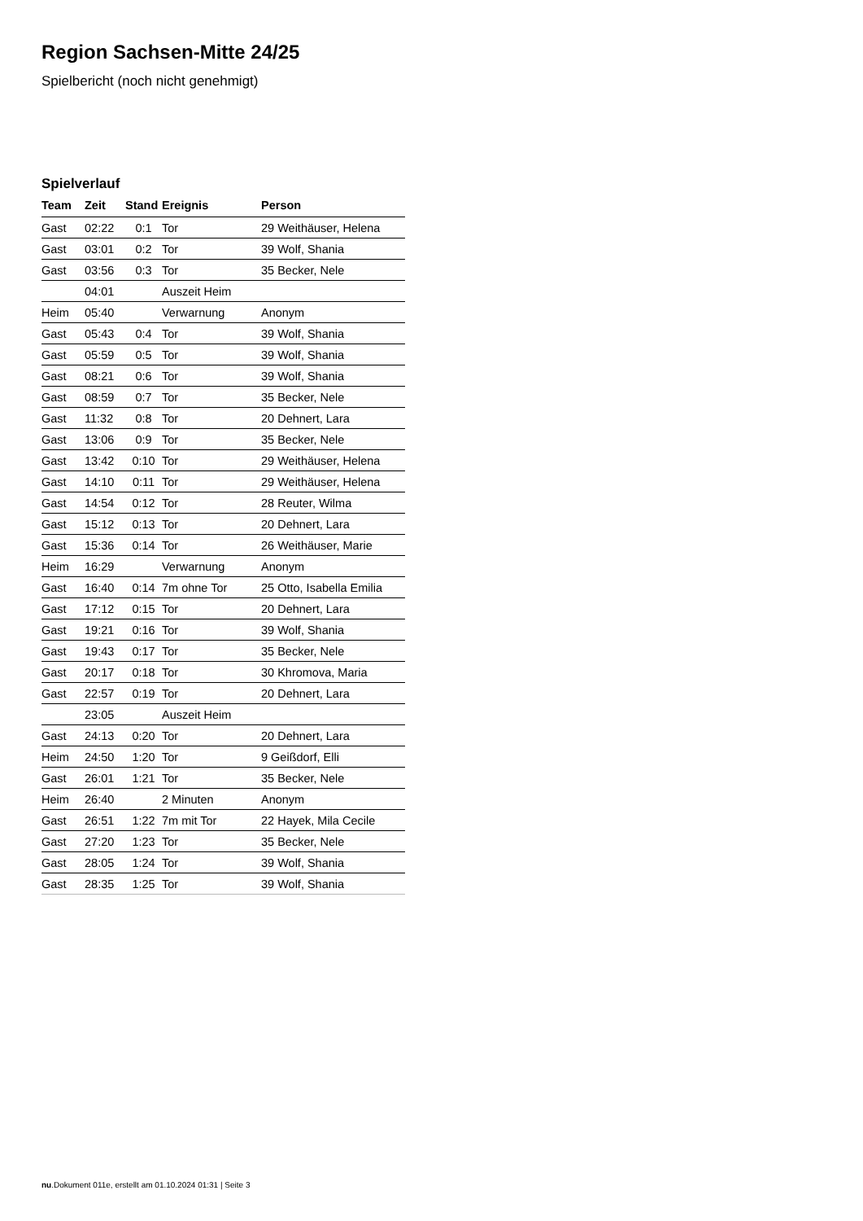Region Sachsen-Mitte 24/25
Spielbericht (noch nicht genehmigt)
Spielverlauf
| Team | Zeit | Stand | Ereignis | Person |
| --- | --- | --- | --- | --- |
| Gast | 02:22 | 0:1 | Tor | 29 Weithäuser, Helena |
| Gast | 03:01 | 0:2 | Tor | 39 Wolf, Shania |
| Gast | 03:56 | 0:3 | Tor | 35 Becker, Nele |
| | 04:01 | | Auszeit Heim | |
| Heim | 05:40 | | Verwarnung | Anonym |
| Gast | 05:43 | 0:4 | Tor | 39 Wolf, Shania |
| Gast | 05:59 | 0:5 | Tor | 39 Wolf, Shania |
| Gast | 08:21 | 0:6 | Tor | 39 Wolf, Shania |
| Gast | 08:59 | 0:7 | Tor | 35 Becker, Nele |
| Gast | 11:32 | 0:8 | Tor | 20 Dehnert, Lara |
| Gast | 13:06 | 0:9 | Tor | 35 Becker, Nele |
| Gast | 13:42 | 0:10 | Tor | 29 Weithäuser, Helena |
| Gast | 14:10 | 0:11 | Tor | 29 Weithäuser, Helena |
| Gast | 14:54 | 0:12 | Tor | 28 Reuter, Wilma |
| Gast | 15:12 | 0:13 | Tor | 20 Dehnert, Lara |
| Gast | 15:36 | 0:14 | Tor | 26 Weithäuser, Marie |
| Heim | 16:29 | | Verwarnung | Anonym |
| Gast | 16:40 | 0:14 | 7m ohne Tor | 25 Otto, Isabella Emilia |
| Gast | 17:12 | 0:15 | Tor | 20 Dehnert, Lara |
| Gast | 19:21 | 0:16 | Tor | 39 Wolf, Shania |
| Gast | 19:43 | 0:17 | Tor | 35 Becker, Nele |
| Gast | 20:17 | 0:18 | Tor | 30 Khromova, Maria |
| Gast | 22:57 | 0:19 | Tor | 20 Dehnert, Lara |
| | 23:05 | | Auszeit Heim | |
| Gast | 24:13 | 0:20 | Tor | 20 Dehnert, Lara |
| Heim | 24:50 | 1:20 | Tor | 9 Geißdorf, Elli |
| Gast | 26:01 | 1:21 | Tor | 35 Becker, Nele |
| Heim | 26:40 | | 2 Minuten | Anonym |
| Gast | 26:51 | 1:22 | 7m mit Tor | 22 Hayek, Mila Cecile |
| Gast | 27:20 | 1:23 | Tor | 35 Becker, Nele |
| Gast | 28:05 | 1:24 | Tor | 39 Wolf, Shania |
| Gast | 28:35 | 1:25 | Tor | 39 Wolf, Shania |
nu.Dokument 011e, erstellt am 01.10.2024 01:31 | Seite 3